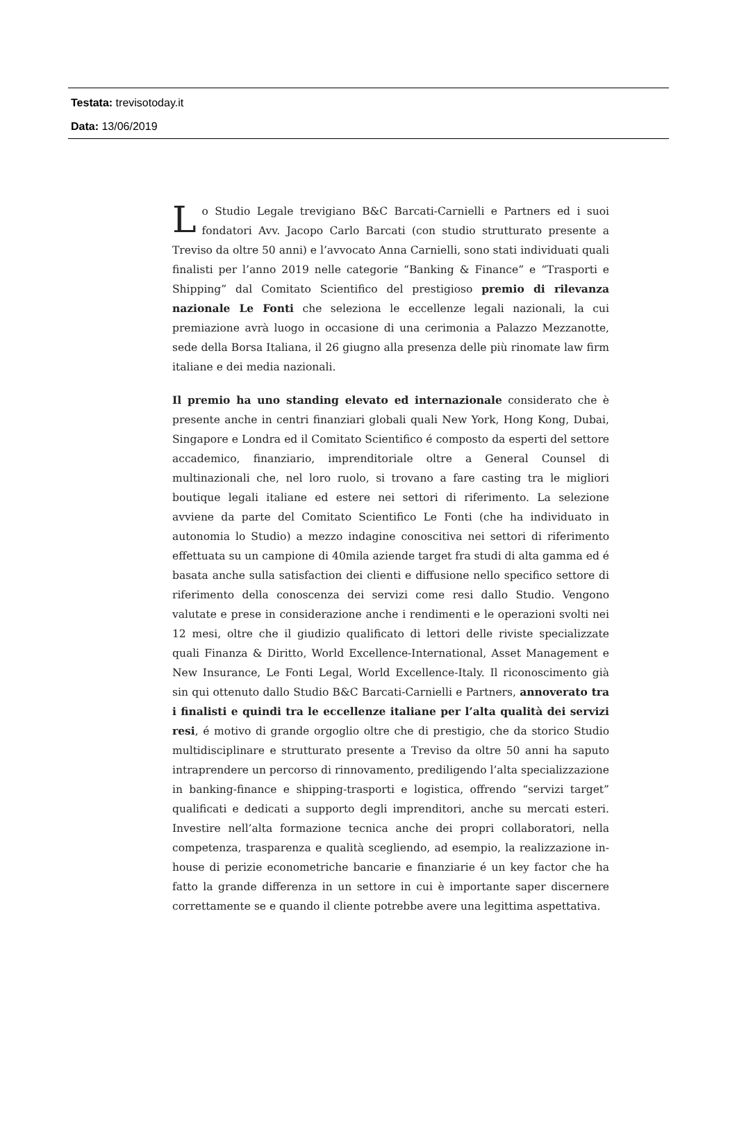Testata: trevisotoday.it
Data: 13/06/2019
Lo Studio Legale trevigiano B&C Barcati-Carnielli e Partners ed i suoi fondatori Avv. Jacopo Carlo Barcati (con studio strutturato presente a Treviso da oltre 50 anni) e l’avvocato Anna Carnielli, sono stati individuati quali finalisti per l’anno 2019 nelle categorie “Banking & Finance” e “Trasporti e Shipping” dal Comitato Scientifico del prestigioso premio di rilevanza nazionale Le Fonti che seleziona le eccellenze legali nazionali, la cui premiazione avrà luogo in occasione di una cerimonia a Palazzo Mezzanotte, sede della Borsa Italiana, il 26 giugno alla presenza delle più rinomate law firm italiane e dei media nazionali.
Il premio ha uno standing elevato ed internazionale considerato che è presente anche in centri finanziari globali quali New York, Hong Kong, Dubai, Singapore e Londra ed il Comitato Scientifico é composto da esperti del settore accademico, finanziario, imprenditoriale oltre a General Counsel di multinazionali che, nel loro ruolo, si trovano a fare casting tra le migliori boutique legali italiane ed estere nei settori di riferimento. La selezione avviene da parte del Comitato Scientifico Le Fonti (che ha individuato in autonomia lo Studio) a mezzo indagine conoscitiva nei settori di riferimento effettuata su un campione di 40mila aziende target fra studi di alta gamma ed é basata anche sulla satisfaction dei clienti e diffusione nello specifico settore di riferimento della conoscenza dei servizi come resi dallo Studio. Vengono valutate e prese in considerazione anche i rendimenti e le operazioni svolti nei 12 mesi, oltre che il giudizio qualificato di lettori delle riviste specializzate quali Finanza & Diritto, World Excellence-International, Asset Management e New Insurance, Le Fonti Legal, World Excellence-Italy. Il riconoscimento già sin qui ottenuto dallo Studio B&C Barcati-Carnielli e Partners, annoverato tra i finalisti e quindi tra le eccellenze italiane per l’alta qualità dei servizi resi, é motivo di grande orgoglio oltre che di prestigio, che da storico Studio multidisciplinare e strutturato presente a Treviso da oltre 50 anni ha saputo intraprendere un percorso di rinnovamento, prediligendo l’alta specializzazione in banking-finance e shipping-trasporti e logistica, offrendo “servizi target” qualificati e dedicati a supporto degli imprenditori, anche su mercati esteri. Investire nell’alta formazione tecnica anche dei propri collaboratori, nella competenza, trasparenza e qualità scegliendo, ad esempio, la realizzazione in-house di perizie econometriche bancarie e finanziarie é un key factor che ha fatto la grande differenza in un settore in cui è importante saper discernere correttamente se e quando il cliente potrebbe avere una legittima aspettativa.